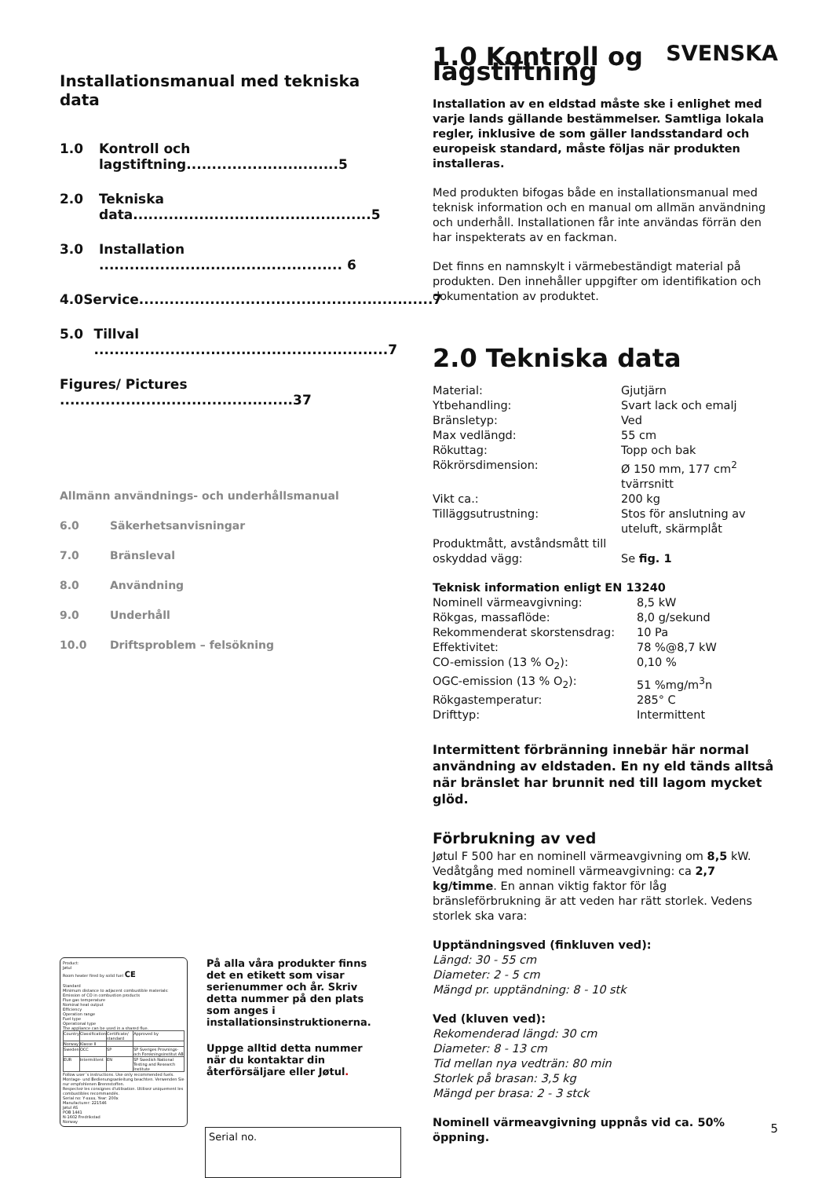SVENSKA
Installationsmanual med tekniska data
1.0 Kontroll och lagstiftning..............................5
2.0 Tekniska data...............................................5
3.0 Installation ................................................ 6
4.0 Service..........................................................7
5.0 Tillval ..........................................................7
Figures/ Pictures ..............................................37
Allmänn användnings- och underhållsmanual
6.0 Säkerhetsanvisningar
7.0 Bränsleval
8.0 Användning
9.0 Underhåll
10.0 Driftsproblem – felsökning
Product:
Jøtul
Room heater fired by solid fuel CE
Standard
Minimum distance to adjacent combustible materials:
Emission of CO in combustion products
Flue gas temperature
Nominal heat output
Efficiency
Operation range
Fuel type
Operational type
The appliance can be used in a shared flue.
| Country | Classification | Certificate/ standard | Approved by |
| Norway | Klasse II | | |
| Sweden | OCC | SP | SP Sveriges Provnings- och Forskningsinstitut AB |
| EUR | Intermittent | EN | SP Swedish National Testing and Research Institute |
Follow user´s instructions. Use only recommended fuels.
Montage- und Bedienungsanleitung beachten. Verwenden Sie nur empfohlenen Brennstoffen.
Respectez les consignes d'utilisation. Utilisez uniquement les combustibles recommandés.
Serial no: Y-xxxx, Year: 200x
Manufacturer: 221546
Jøtul AS
POB 1441
N-1602 Fredrikstad
Norway
På alla våra produkter finns det en etikett som visar serienummer och år. Skriv detta nummer på den plats som anges i installationsinstruktionerna.
Uppge alltid detta nummer när du kontaktar din återförsäljare eller Jøtul.
Serial no.
1.0 Kontroll og lagstiftning
Installation av en eldstad måste ske i enlighet med varje lands gällande bestämmelser. Samtliga lokala regler, inklusive de som gäller landsstandard och europeisk standard, måste följas när produkten installeras.
Med produkten bifogas både en installationsmanual med teknisk information och en manual om allmän användning och underhåll. Installationen får inte användas förrän den har inspekterats av en fackman.
Det finns en namnskylt i värmebeständigt material på produkten. Den innehåller uppgifter om identifikation och dokumentation av produktet.
2.0 Tekniska data
| Material: | Gjutjärn |
| Ytbehandling: | Svart lack och emalj |
| Bränsletyp: | Ved |
| Max vedlängd: | 55 cm |
| Rökuttag: | Topp och bak |
| Rökrörsdimension: | Ø 150 mm, 177 cm<sup>2</sup> tvärrsnitt |
| Vikt ca.: | 200 kg |
| Tilläggsutrustning: | Stos för anslutning av uteluft, skärmplåt |
| Produktmått, avståndsmått till oskyddad vägg: | Se fig. 1 |
Teknisk information enligt EN 13240
| Nominell värmeavgivning: | 8,5 kW |
| Rökgas, massaflöde: | 8,0 g/sekund |
| Rekommenderat skorstensdrag: | 10 Pa |
| Effektivitet: | 78 %@8,7 kW |
| CO-emission (13 % O<sub>2</sub>): | 0,10 % |
| OGC-emission (13 % O<sub>2</sub>): | 51 %mg/m<sup>3</sup>n |
| Rökgastemperatur: | 285° C |
| Drifttyp: | Intermittent |
Intermittent förbränning innebär här normal användning av eldstaden. En ny eld tänds alltså när bränslet har brunnit ned till lagom mycket glöd.
Förbrukning av ved
Jøtul F 500 har en nominell värmeavgivning om 8,5 kW. Vedåtgång med nominell värmeavgivning: ca 2,7 kg/timme. En annan viktig faktor för låg bränsleförbrukning är att veden har rätt storlek. Vedens storlek ska vara:
Upptändningsved (finkluven ved):
Längd: 30 - 55 cm
Diameter: 2 - 5 cm
Mängd pr. upptändning: 8 - 10 stk
Ved (kluven ved):
Rekomenderad längd: 30 cm
Diameter: 8 - 13 cm
Tid mellan nya vedträn: 80 min
Storlek på brasan: 3,5 kg
Mängd per brasa: 2 - 3 stck
Nominell värmeavgivning uppnås vid ca. 50% öppning.
5